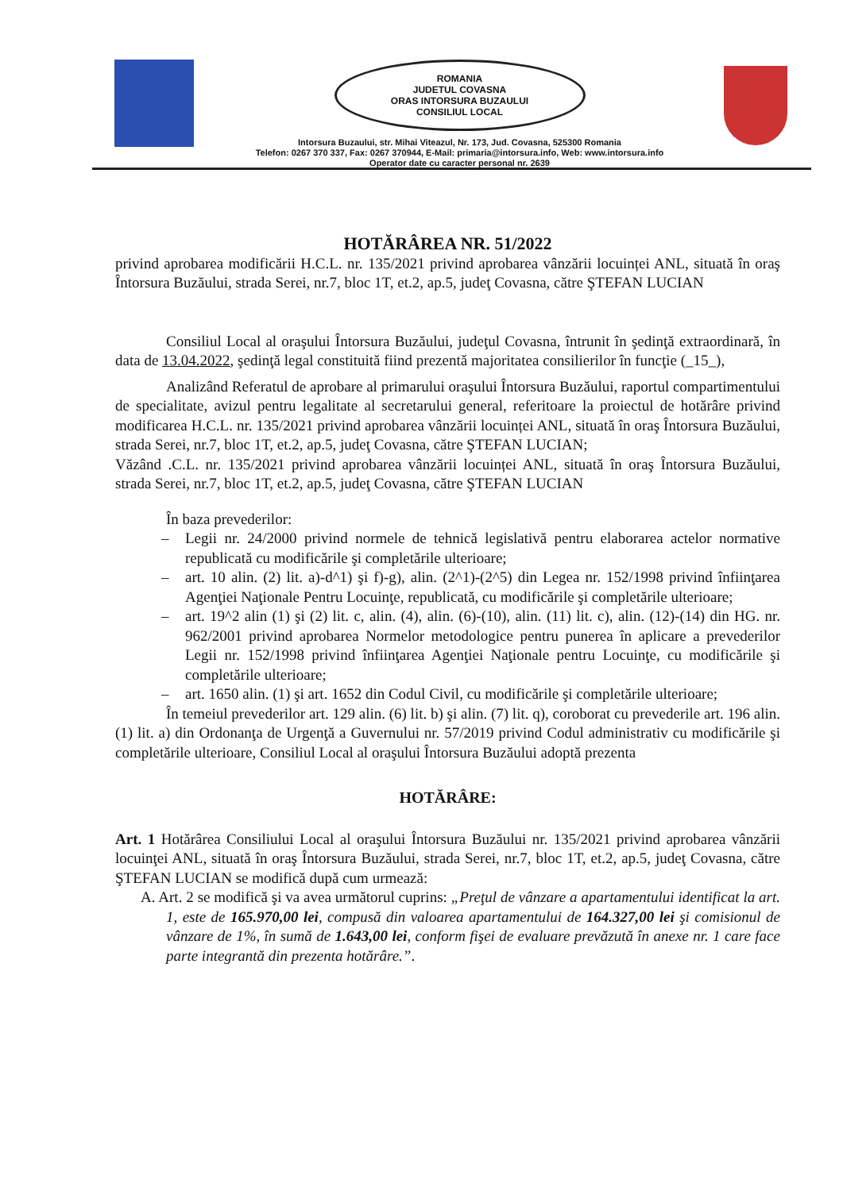ROMANIA
JUDETUL COVASNA
ORAS INTORSURA BUZAULUI
CONSILIUL LOCAL
Intorsura Buzaului, str. Mihai Viteazul, Nr. 173, Jud. Covasna, 525300 Romania
Telefon: 0267 370 337, Fax: 0267 370944, E-Mail: primaria@intorsura.info, Web: www.intorsura.info
Operator date cu caracter personal nr. 2639
HOTĂRÂREA NR. 51/2022
privind aprobarea modificării H.C.L. nr. 135/2021 privind aprobarea vânzării locuinței ANL, situată în oraş Întorsura Buzăului, strada Serei, nr.7, bloc 1T, et.2, ap.5, judeţ Covasna, către ŞTEFAN LUCIAN
Consiliul Local al oraşului Întorsura Buzăului, judeţul Covasna, întrunit în şedinţă extraordinară, în data de 13.04.2022, şedinţă legal constituită fiind prezentă majoritatea consilierilor în funcţie (_15_),
Analizând Referatul de aprobare al primarului oraşului Întorsura Buzăului, raportul compartimentului de specialitate, avizul pentru legalitate al secretarului general, referitoare la proiectul de hotărâre privind modificarea H.C.L. nr. 135/2021 privind aprobarea vânzării locuinței ANL, situată în oraş Întorsura Buzăului, strada Serei, nr.7, bloc 1T, et.2, ap.5, judeţ Covasna, către ŞTEFAN LUCIAN;
Văzând .C.L. nr. 135/2021 privind aprobarea vânzării locuinței ANL, situată în oraş Întorsura Buzăului, strada Serei, nr.7, bloc 1T, et.2, ap.5, judeţ Covasna, către ŞTEFAN LUCIAN
În baza prevederilor:
– Legii nr. 24/2000 privind normele de tehnică legislativă pentru elaborarea actelor normative republicată cu modificările şi completările ulterioare;
– art. 10 alin. (2) lit. a)-d^1) şi f)-g), alin. (2^1)-(2^5) din Legea nr. 152/1998 privind înfiinţarea Agenţiei Naţionale Pentru Locuinţe, republicată, cu modificările şi completările ulterioare;
– art. 19^2 alin (1) şi (2) lit. c, alin. (4), alin. (6)-(10), alin. (11) lit. c), alin. (12)-(14) din HG. nr. 962/2001 privind aprobarea Normelor metodologice pentru punerea în aplicare a prevederilor Legii nr. 152/1998 privind înfiinţarea Agenţiei Naţionale pentru Locuinţe, cu modificările şi completările ulterioare;
– art. 1650 alin. (1) şi art. 1652 din Codul Civil, cu modificările şi completările ulterioare;
În temeiul prevederilor art. 129 alin. (6) lit. b) şi alin. (7) lit. q), coroborat cu prevederile art. 196 alin. (1) lit. a) din Ordonanţa de Urgenţă a Guvernului nr. 57/2019 privind Codul administrativ cu modificările şi completările ulterioare, Consiliul Local al oraşului Întorsura Buzăului adoptă prezenta
HOTĂRÂRE:
Art. 1 Hotărârea Consiliului Local al oraşului Întorsura Buzăului nr. 135/2021 privind aprobarea vânzării locuinţei ANL, situată în oraş Întorsura Buzăului, strada Serei, nr.7, bloc 1T, et.2, ap.5, judeţ Covasna, către ŞTEFAN LUCIAN se modifică după cum urmează:
A. Art. 2 se modifică şi va avea următorul cuprins: „Preţul de vânzare a apartamentului identificat la art. 1, este de 165.970,00 lei, compusă din valoarea apartamentului de 164.327,00 lei şi comisionul de vânzare de 1%, în sumă de 1.643,00 lei, conform fişei de evaluare prevăzută în anexe nr. 1 care face parte integrantă din prezenta hotărâre.”.